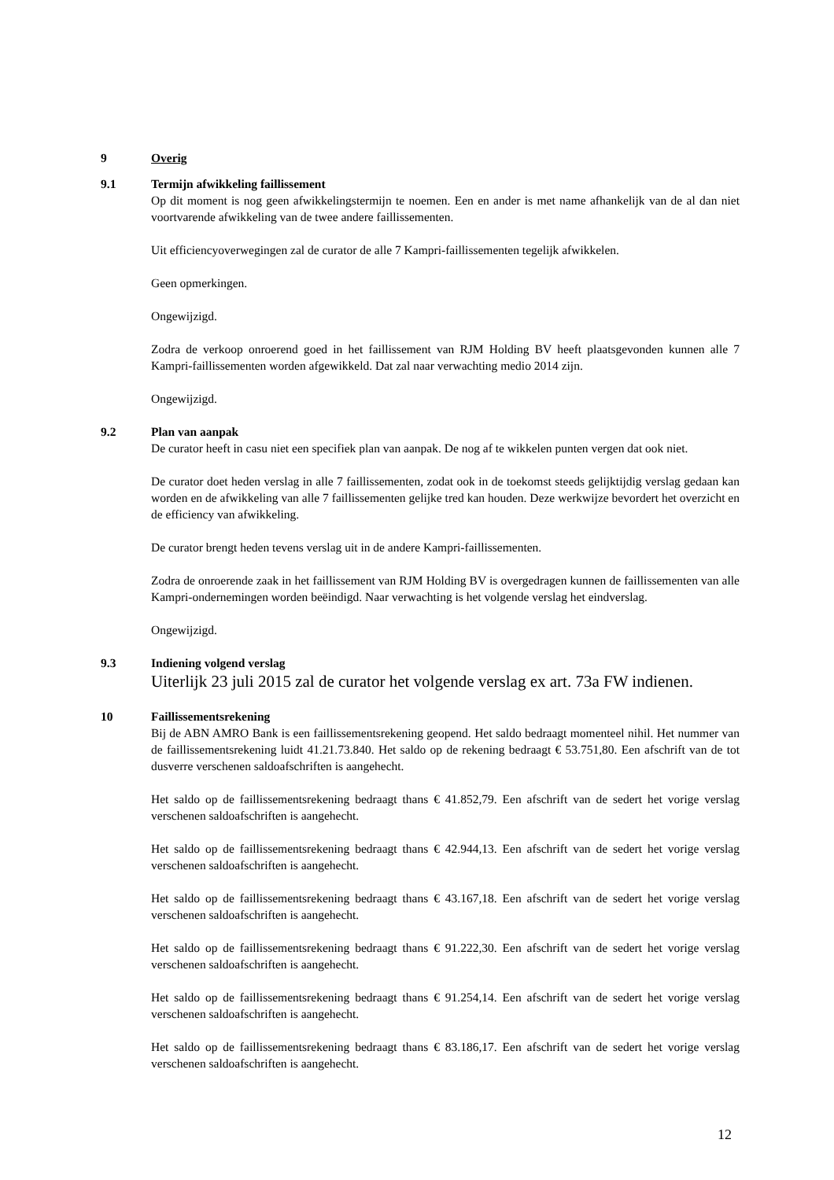9 Overig
9.1 Termijn afwikkeling faillissement
Op dit moment is nog geen afwikkelingstermijn te noemen. Een en ander is met name afhankelijk van de al dan niet voortvarende afwikkeling van de twee andere faillissementen.
Uit efficiencyoverwegingen zal de curator de alle 7 Kampri-faillissementen tegelijk afwikkelen.
Geen opmerkingen.
Ongewijzigd.
Zodra de verkoop onroerend goed in het faillissement van RJM Holding BV heeft plaatsgevonden kunnen alle 7 Kampri-faillissementen worden afgewikkeld. Dat zal naar verwachting medio 2014 zijn.
Ongewijzigd.
9.2 Plan van aanpak
De curator heeft in casu niet een specifiek plan van aanpak. De nog af te wikkelen punten vergen dat ook niet.
De curator doet heden verslag in alle 7 faillissementen, zodat ook in de toekomst steeds gelijktijdig verslag gedaan kan worden en de afwikkeling van alle 7 faillissementen gelijke tred kan houden. Deze werkwijze bevordert het overzicht en de efficiency van afwikkeling.
De curator brengt heden tevens verslag uit in de andere Kampri-faillissementen.
Zodra de onroerende zaak in het faillissement van RJM Holding BV is overgedragen kunnen de faillissementen van alle Kampri-ondernemingen worden beëindigd. Naar verwachting is het volgende verslag het eindverslag.
Ongewijzigd.
9.3 Indiening volgend verslag
Uiterlijk 23 juli 2015 zal de curator het volgende verslag ex art. 73a FW indienen.
10 Faillissementsrekening
Bij de ABN AMRO Bank is een faillissementsrekening geopend. Het saldo bedraagt momenteel nihil. Het nummer van de faillissementsrekening luidt 41.21.73.840. Het saldo op de rekening bedraagt € 53.751,80. Een afschrift van de tot dusverre verschenen saldoafschriften is aangehecht.
Het saldo op de faillissementsrekening bedraagt thans € 41.852,79. Een afschrift van de sedert het vorige verslag verschenen saldoafschriften is aangehecht.
Het saldo op de faillissementsrekening bedraagt thans € 42.944,13. Een afschrift van de sedert het vorige verslag verschenen saldoafschriften is aangehecht.
Het saldo op de faillissementsrekening bedraagt thans € 43.167,18. Een afschrift van de sedert het vorige verslag verschenen saldoafschriften is aangehecht.
Het saldo op de faillissementsrekening bedraagt thans € 91.222,30. Een afschrift van de sedert het vorige verslag verschenen saldoafschriften is aangehecht.
Het saldo op de faillissementsrekening bedraagt thans € 91.254,14. Een afschrift van de sedert het vorige verslag verschenen saldoafschriften is aangehecht.
Het saldo op de faillissementsrekening bedraagt thans € 83.186,17. Een afschrift van de sedert het vorige verslag verschenen saldoafschriften is aangehecht.
12